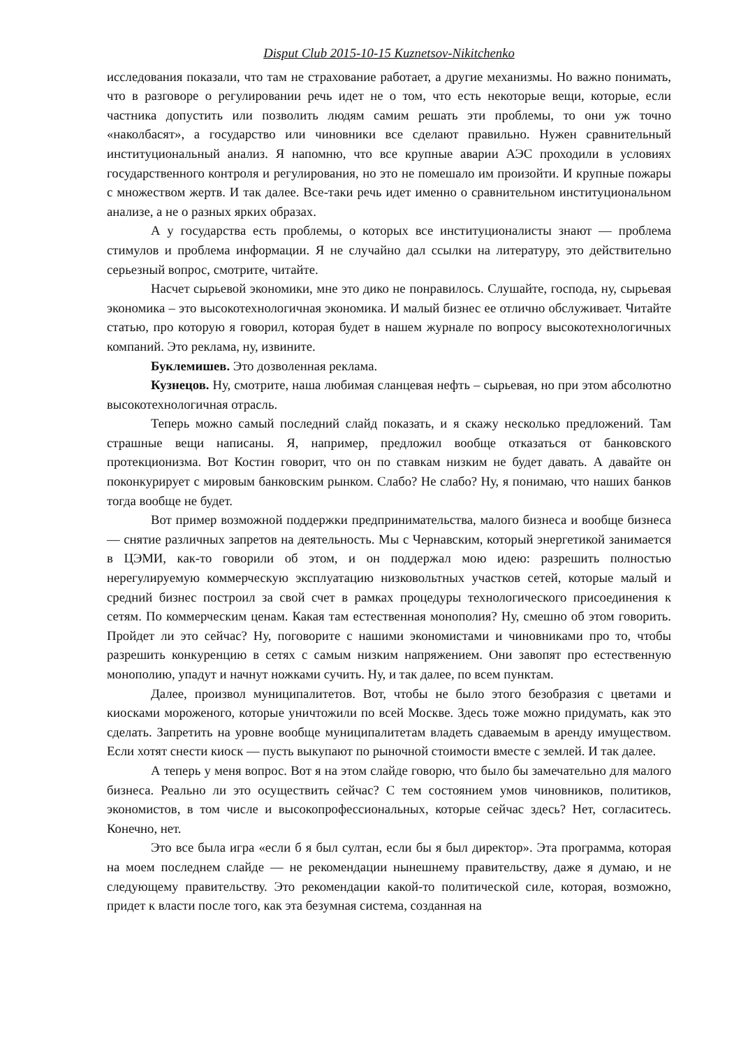Disput Club 2015-10-15 Kuznetsov-Nikitchenko
исследования показали, что там не страхование работает, а другие механизмы. Но важно понимать, что в разговоре о регулировании речь идет не о том, что есть некоторые вещи, которые, если частника допустить или позволить людям самим решать эти проблемы, то они уж точно «наколбасят», а государство или чиновники все сделают правильно. Нужен сравнительный институциональный анализ. Я напомню, что все крупные аварии АЭС проходили в условиях государственного контроля и регулирования, но это не помешало им произойти. И крупные пожары с множеством жертв. И так далее. Все-таки речь идет именно о сравнительном институциональном анализе, а не о разных ярких образах.
А у государства есть проблемы, о которых все институционалисты знают — проблема стимулов и проблема информации. Я не случайно дал ссылки на литературу, это действительно серьезный вопрос, смотрите, читайте.
Насчет сырьевой экономики, мне это дико не понравилось. Слушайте, господа, ну, сырьевая экономика – это высокотехнологичная экономика. И малый бизнес ее отлично обслуживает. Читайте статью, про которую я говорил, которая будет в нашем журнале по вопросу высокотехнологичных компаний. Это реклама, ну, извините.
Буклемишев. Это дозволенная реклама.
Кузнецов. Ну, смотрите, наша любимая сланцевая нефть – сырьевая, но при этом абсолютно высокотехнологичная отрасль.
Теперь можно самый последний слайд показать, и я скажу несколько предложений. Там страшные вещи написаны. Я, например, предложил вообще отказаться от банковского протекционизма. Вот Костин говорит, что он по ставкам низким не будет давать. А давайте он поконкурирует с мировым банковским рынком. Слабо? Не слабо? Ну, я понимаю, что наших банков тогда вообще не будет.
Вот пример возможной поддержки предпринимательства, малого бизнеса и вообще бизнеса — снятие различных запретов на деятельность. Мы с Чернавским, который энергетикой занимается в ЦЭМИ, как-то говорили об этом, и он поддержал мою идею: разрешить полностью нерегулируемую коммерческую эксплуатацию низковольтных участков сетей, которые малый и средний бизнес построил за свой счет в рамках процедуры технологического присоединения к сетям. По коммерческим ценам. Какая там естественная монополия? Ну, смешно об этом говорить. Пройдет ли это сейчас? Ну, поговорите с нашими экономистами и чиновниками про то, чтобы разрешить конкуренцию в сетях с самым низким напряжением. Они завопят про естественную монополию, упадут и начнут ножками сучить. Ну, и так далее, по всем пунктам.
Далее, произвол муниципалитетов. Вот, чтобы не было этого безобразия с цветами и киосками мороженого, которые уничтожили по всей Москве. Здесь тоже можно придумать, как это сделать. Запретить на уровне вообще муниципалитетам владеть сдаваемым в аренду имуществом. Если хотят снести киоск — пусть выкупают по рыночной стоимости вместе с землей. И так далее.
А теперь у меня вопрос. Вот я на этом слайде говорю, что было бы замечательно для малого бизнеса. Реально ли это осуществить сейчас? С тем состоянием умов чиновников, политиков, экономистов, в том числе и высокопрофессиональных, которые сейчас здесь? Нет, согласитесь. Конечно, нет.
Это все была игра «если б я был султан, если бы я был директор». Эта программа, которая на моем последнем слайде — не рекомендации нынешнему правительству, даже я думаю, и не следующему правительству. Это рекомендации какой-то политической силе, которая, возможно, придет к власти после того, как эта безумная система, созданная на